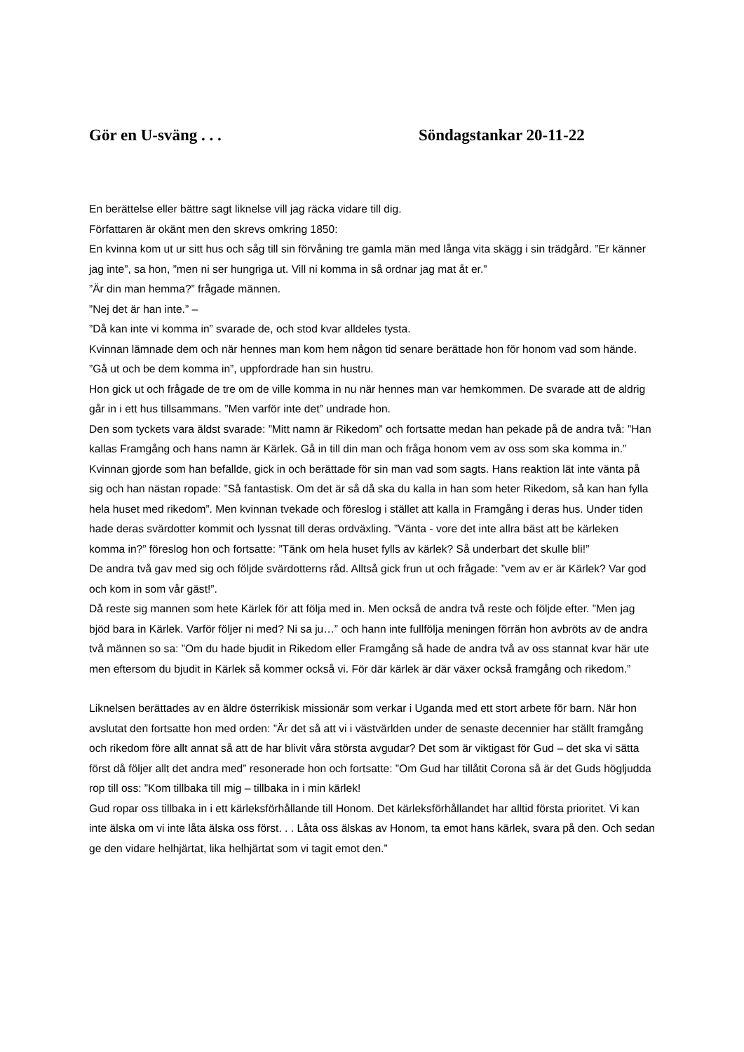Gör en U-sväng . . . Söndagstankar 20-11-22
En berättelse eller bättre sagt liknelse vill jag räcka vidare till dig.
Författaren är okänt men den skrevs omkring 1850:
En kvinna kom ut ur sitt hus och såg till sin förvåning tre gamla män med långa vita skägg i sin trädgård. ”Er känner jag inte”, sa hon, ”men ni ser hungriga ut. Vill ni komma in så ordnar jag mat åt er.”
”Är din man hemma?” frågade männen.
”Nej det är han inte.” –
”Då kan inte vi komma in” svarade de, och stod kvar alldeles tysta.
Kvinnan lämnade dem och när hennes man kom hem någon tid senare berättade hon för honom vad som hände. ”Gå ut och be dem komma in”, uppfordrade han sin hustru.
Hon gick ut och frågade de tre om de ville komma in nu när hennes man var hemkommen. De svarade att de aldrig går in i ett hus tillsammans. ”Men varför inte det” undrade hon.
Den som tyckets vara äldst svarade: ”Mitt namn är Rikedom” och fortsatte medan han pekade på de andra två: ”Han kallas Framgång och hans namn är Kärlek. Gå in till din man och fråga honom vem av oss som ska komma in.”
Kvinnan gjorde som han befallde, gick in och berättade för sin man vad som sagts. Hans reaktion lät inte vänta på sig och han nästan ropade: ”Så fantastisk. Om det är så då ska du kalla in han som heter Rikedom, så kan han fylla hela huset med rikedom”. Men kvinnan tvekade och föreslog i stället att kalla in Framgång i deras hus. Under tiden hade deras svärdotter kommit och lyssnat till deras ordväxling. ”Vänta - vore det inte allra bäst att be kärleken komma in?” föreslog hon och fortsatte: ”Tänk om hela huset fylls av kärlek? Så underbart det skulle bli!”
De andra två gav med sig och följde svärdotterns råd. Alltså gick frun ut och frågade: ”vem av er är Kärlek? Var god och kom in som vår gäst!”.
Då reste sig mannen som hete Kärlek för att följa med in. Men också de andra två reste och följde efter. ”Men jag bjöd bara in Kärlek. Varför följer ni med? Ni sa ju…” och hann inte fullfölja meningen förrän hon avbröts av de andra två männen so sa: ”Om du hade bjudit in Rikedom eller Framgång så hade de andra två av oss stannat kvar här ute men eftersom du bjudit in Kärlek så kommer också vi. För där kärlek är där växer också framgång och rikedom.”
Liknelsen berättades av en äldre österrikisk missionär som verkar i Uganda med ett stort arbete för barn. När hon avslutat den fortsatte hon med orden: ”Är det så att vi i västvärlden under de senaste decennier har ställt framgång och rikedom före allt annat så att de har blivit våra största avgudar? Det som är viktigast för Gud – det ska vi sätta först då följer allt det andra med” resonerade hon och fortsatte: ”Om Gud har tillåtit Corona så är det Guds högljudda rop till oss: ”Kom tillbaka till mig – tillbaka in i min kärlek!
Gud ropar oss tillbaka in i ett kärleksförhållande till Honom. Det kärleksförhållandet har alltid första prioritet. Vi kan inte älska om vi inte låta älska oss först. . . Låta oss älskas av Honom, ta emot hans kärlek, svara på den. Och sedan ge den vidare helhjärtat, lika helhjärtat som vi tagit emot den.”